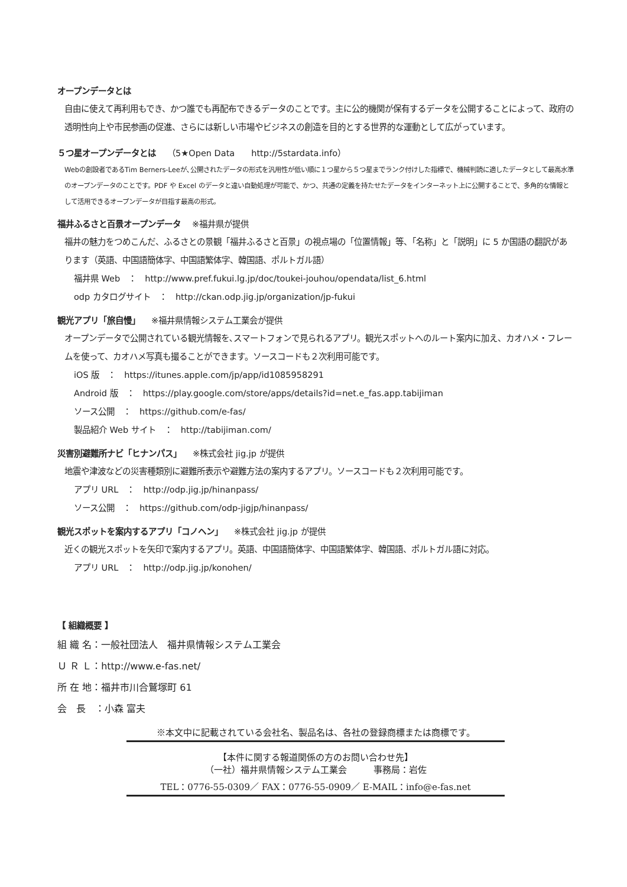オープンデータとは
自由に使えて再利用もでき、かつ誰でも再配布できるデータのことです。主に公的機関が保有するデータを公開することによって、政府の透明性向上や市民参画の促進、さらには新しい市場やビジネスの創造を目的とする世界的な運動として広がっています。
５つ星オープンデータとは （5★Open Data　　http://5stardata.info）
Webの創設者であるTim Berners-Leeが､公開されたデータの形式を汎用性が低い順に１つ星から５つ星までランク付けした指標で、機械判読に適したデータとして最高水準のオープンデータのことです。PDF や Excel のデータと違い自動処理が可能で、かつ、共通の定義を持たせたデータをインターネット上に公開することで、多角的な情報として活用できるオープンデータが目指す最高の形式。
福井ふるさと百景オープンデータ ※福井県が提供
福井の魅力をつめこんだ、ふるさとの景観「福井ふるさと百景」の視点場の「位置情報」等、「名称」と「説明」に 5 か国語の翻訳があります（英語、中国語簡体字、中国語繁体字、韓国語、ポルトガル語）
福井県 Web　：　http://www.pref.fukui.lg.jp/doc/toukei-jouhou/opendata/list_6.html
odp カタログサイト　：　http://ckan.odp.jig.jp/organization/jp-fukui
観光アプリ「旅自慢」 ※福井県情報システム工業会が提供
オープンデータで公開されている観光情報を､スマートフォンで見られるアプリ。観光スポットへのルート案内に加え、カオハメ・フレームを使って、カオハメ写真も撮ることができます。ソースコードも２次利用可能です。
iOS 版　：　https://itunes.apple.com/jp/app/id1085958291
Android 版　：　https://play.google.com/store/apps/details?id=net.e_fas.app.tabijiman
ソース公開　：　https://github.com/e-fas/
製品紹介 Web サイト　：　http://tabijiman.com/
災害別避難所ナビ「ヒナンパス」 ※株式会社 jig.jp が提供
地震や津波などの災害種類別に避難所表示や避難方法の案内するアプリ。ソースコードも２次利用可能です。
アプリ URL　：　http://odp.jig.jp/hinanpass/
ソース公開　：　https://github.com/odp-jigjp/hinanpass/
観光スポットを案内するアプリ「コノヘン」 ※株式会社 jig.jp が提供
近くの観光スポットを矢印で案内するアプリ。英語、中国語簡体字、中国語繁体字、韓国語、ポルトガル語に対応。
アプリ URL　：　http://odp.jig.jp/konohen/
【 組織概要 】
組 織 名：一般社団法人　福井県情報システム工業会
Ｕ Ｒ Ｌ：http://www.e-fas.net/
所 在 地：福井市川合鷲塚町 61
会　長　：小森 富夫
※本文中に記載されている会社名、製品名は、各社の登録商標または商標です。
【本件に関する報道関係の方のお問い合わせ先】
（一社）福井県情報システム工業会　　　事務局：岩佐
TEL：0776-55-0309／ FAX：0776-55-0909／ E-MAIL：info@e-fas.net